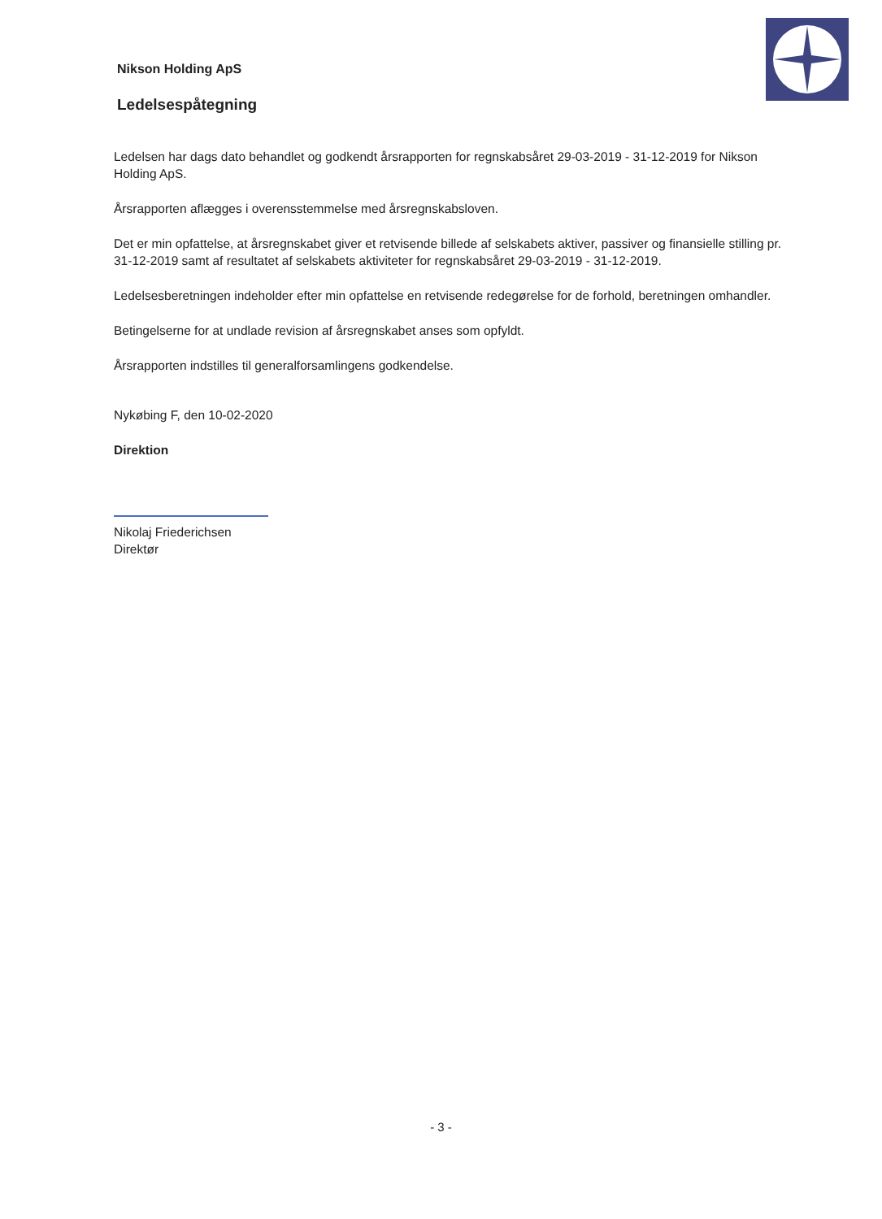Nikson Holding ApS
Ledelsespåtegning
Ledelsen har dags dato behandlet og godkendt årsrapporten for regnskabsåret 29-03-2019 - 31-12-2019 for Nikson Holding ApS.
Årsrapporten aflægges i overensstemmelse med årsregnskabsloven.
Det er min opfattelse, at årsregnskabet giver et retvisende billede af selskabets aktiver, passiver og finansielle stilling pr. 31-12-2019 samt af resultatet af selskabets aktiviteter for regnskabsåret 29-03-2019 - 31-12-2019.
Ledelsesberetningen indeholder efter min opfattelse en retvisende redegørelse for de forhold, beretningen omhandler.
Betingelserne for at undlade revision af årsregnskabet anses som opfyldt.
Årsrapporten indstilles til generalforsamlingens godkendelse.
Nykøbing F, den 10-02-2020
Direktion
Nikolaj Friederichsen
Direktør
- 3 -